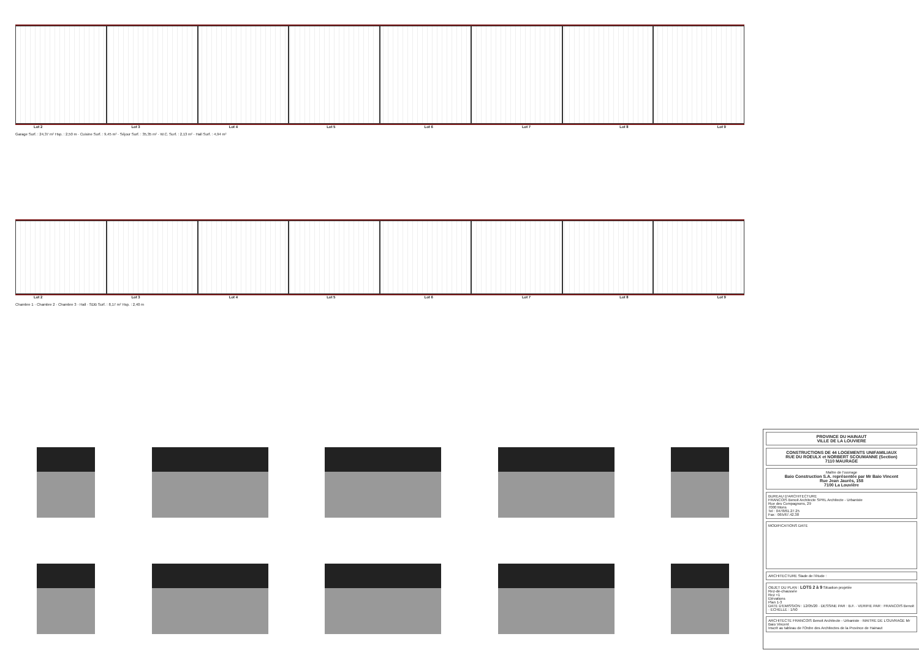Lot 2 Lot 3 Lot 4 Lot 5 Lot 6 Lot 7 Lot 8 Lot 9
Garage Surf. : 24,37 m² Hsp. : 2,50 m · Cuisine Surf. : 9,45 m² · Séjour Surf. : 35,35 m² · W.C. Surf. : 2,13 m² · Hall Surf. : 4,94 m²
Lot 2 Lot 3 Lot 4 Lot 5 Lot 6 Lot 7 Lot 8 Lot 9
Chambre 1 · Chambre 2 · Chambre 3 · Hall · SDB Surf. : 8,17 m² Hsp. : 2,40 m
PROVINCE DU HAINAUT
VILLE DE LA LOUVIERE
CONSTRUCTIONS DE 44 LOGEMENTS UNIFAMILIAUX
RUE DU ROEULX et NORBERT SCOUMANNE (Section)
7110 MAURAGE
Maître de l'ouvrage
Baio Construction S.A. représentée par Mr Baio Vincent
Rue Jean Jaurès, 158
7100 La Louvière
BUREAU D'ARCHITECTURE
FRANCOIS Benoit Architecte SPRL Architecte - Urbaniste
Rue des Compagnons, 29
7000 Mons
Tel : 0478/61.27.25
Fax : 065/67.42.38
MODIFICATIONS DATE
ARCHITECTURE Stade de l'étude :
OBJET DU PLAN : LOTS 2 à 9 Situation projetée
Rez-de-chaussée
Rez +1
Elévations
Plan 1-3
DATE D'EMISSION : 12/05/20 · DESSINE PAR : B.F. · VERIFIE PAR : FRANCOIS Benoit · ECHELLE : 1/50
ARCHITECTE FRANCOIS Benoit Architecte - Urbaniste · MAITRE DE L'OUVRAGE Mr Baio Vincent
Inscrit au tableau de l'Ordre des Architectes de la Province de Hainaut